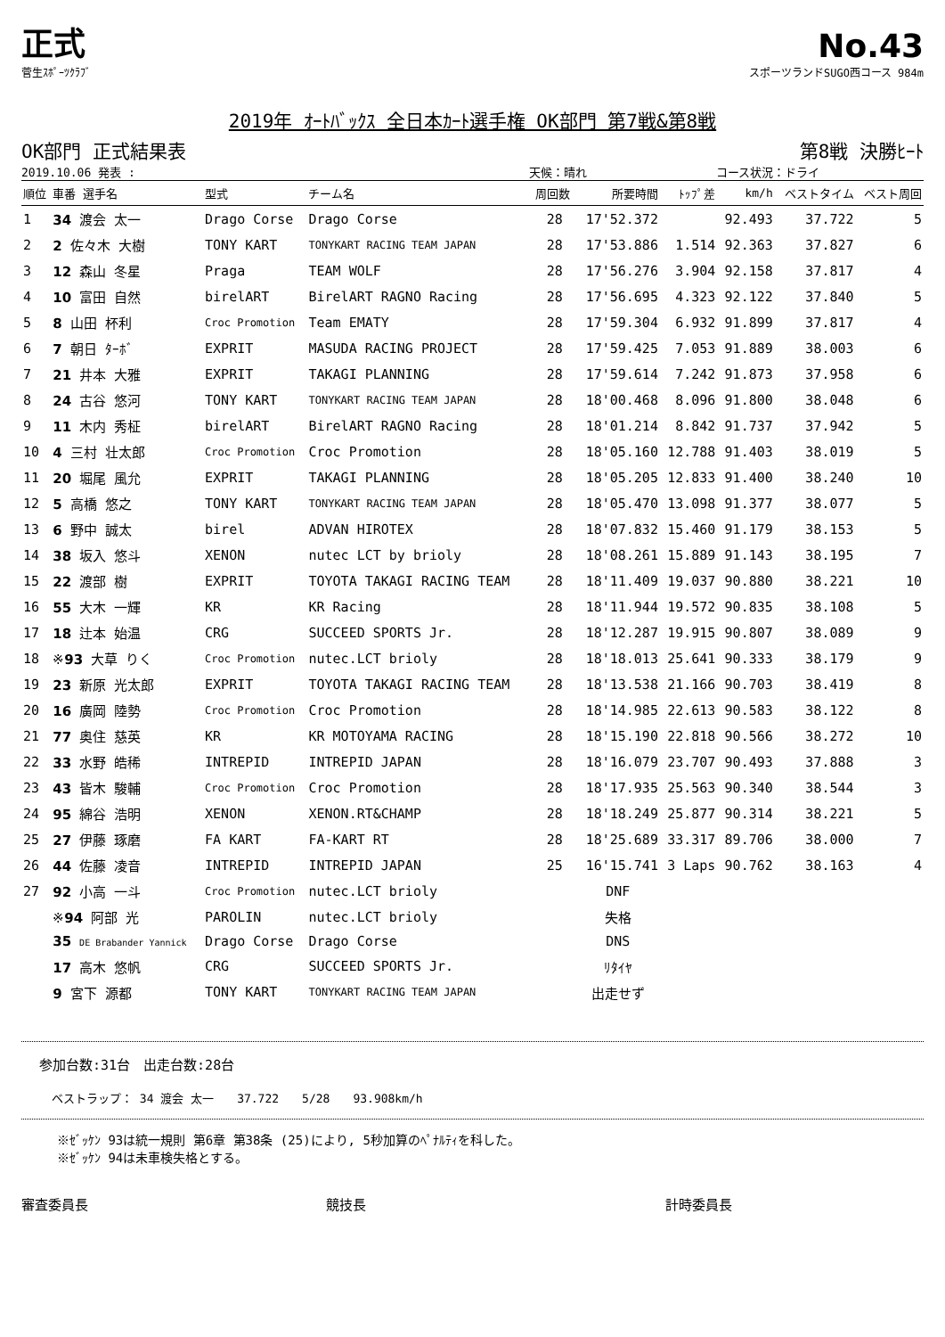正式
No.43
菅生ｽﾎﾟｰﾂｸﾗﾌﾞ スポーツランドSUGO西コース 984m
2019年 ｵｰﾄﾊﾞｯｸｽ 全日本ｶｰﾄ選手権 OK部門 第7戦&第8戦
OK部門 正式結果表 第8戦 決勝ﾋｰﾄ
2019.10.06 発表 : 天候：晴れ コース状況：ドライ
| 順位 | 車番 選手名 | 型式 | チーム名 | 周回数 | 所要時間 | ﾄｯﾌﾟ差 | km/h | ベストタイム | ベスト周回 |
| --- | --- | --- | --- | --- | --- | --- | --- | --- | --- |
| 1 | 34 渡会 太一 | Drago Corse | Drago Corse | 28 | 17'52.372 | | 92.493 | 37.722 | 5 |
| 2 | 2 佐々木 大樹 | TONY KART | TONYKART RACING TEAM JAPAN | 28 | 17'53.886 | 1.514 | 92.363 | 37.827 | 6 |
| 3 | 12 森山 冬星 | Praga | TEAM WOLF | 28 | 17'56.276 | 3.904 | 92.158 | 37.817 | 4 |
| 4 | 10 富田 自然 | birelART | BirelART RAGNO Racing | 28 | 17'56.695 | 4.323 | 92.122 | 37.840 | 5 |
| 5 | 8 山田 杯利 | Croc Promotion | Team EMATY | 28 | 17'59.304 | 6.932 | 91.899 | 37.817 | 4 |
| 6 | 7 朝日 ﾀｰﾎﾞ | EXPRIT | MASUDA RACING PROJECT | 28 | 17'59.425 | 7.053 | 91.889 | 38.003 | 6 |
| 7 | 21 井本 大雅 | EXPRIT | TAKAGI PLANNING | 28 | 17'59.614 | 7.242 | 91.873 | 37.958 | 6 |
| 8 | 24 古谷 悠河 | TONY KART | TONYKART RACING TEAM JAPAN | 28 | 18'00.468 | 8.096 | 91.800 | 38.048 | 6 |
| 9 | 11 木内 秀柾 | birelART | BirelART RAGNO Racing | 28 | 18'01.214 | 8.842 | 91.737 | 37.942 | 5 |
| 10 | 4 三村 壮太郎 | Croc Promotion | Croc Promotion | 28 | 18'05.160 | 12.788 | 91.403 | 38.019 | 5 |
| 11 | 20 堀尾 風允 | EXPRIT | TAKAGI PLANNING | 28 | 18'05.205 | 12.833 | 91.400 | 38.240 | 10 |
| 12 | 5 高橋 悠之 | TONY KART | TONYKART RACING TEAM JAPAN | 28 | 18'05.470 | 13.098 | 91.377 | 38.077 | 5 |
| 13 | 6 野中 誠太 | birel | ADVAN HIROTEX | 28 | 18'07.832 | 15.460 | 91.179 | 38.153 | 5 |
| 14 | 38 坂入 悠斗 | XENON | nutec LCT by brioly | 28 | 18'08.261 | 15.889 | 91.143 | 38.195 | 7 |
| 15 | 22 渡部 樹 | EXPRIT | TOYOTA TAKAGI RACING TEAM | 28 | 18'11.409 | 19.037 | 90.880 | 38.221 | 10 |
| 16 | 55 大木 一輝 | KR | KR Racing | 28 | 18'11.944 | 19.572 | 90.835 | 38.108 | 5 |
| 17 | 18 辻本 始温 | CRG | SUCCEED SPORTS Jr. | 28 | 18'12.287 | 19.915 | 90.807 | 38.089 | 9 |
| 18 | ※ 93 大草 りく | Croc Promotion | nutec.LCT brioly | 28 | 18'18.013 | 25.641 | 90.333 | 38.179 | 9 |
| 19 | 23 新原 光太郎 | EXPRIT | TOYOTA TAKAGI RACING TEAM | 28 | 18'13.538 | 21.166 | 90.703 | 38.419 | 8 |
| 20 | 16 廣岡 陸勢 | Croc Promotion | Croc Promotion | 28 | 18'14.985 | 22.613 | 90.583 | 38.122 | 8 |
| 21 | 77 奥住 慈英 | KR | KR MOTOYAMA RACING | 28 | 18'15.190 | 22.818 | 90.566 | 38.272 | 10 |
| 22 | 33 水野 皓稀 | INTREPID | INTREPID JAPAN | 28 | 18'16.079 | 23.707 | 90.493 | 37.888 | 3 |
| 23 | 43 皆木 駿輔 | Croc Promotion | Croc Promotion | 28 | 18'17.935 | 25.563 | 90.340 | 38.544 | 3 |
| 24 | 95 綿谷 浩明 | XENON | XENON.RT&CHAMP | 28 | 18'18.249 | 25.877 | 90.314 | 38.221 | 5 |
| 25 | 27 伊藤 琢磨 | FA KART | FA-KART RT | 28 | 18'25.689 | 33.317 | 89.706 | 38.000 | 7 |
| 26 | 44 佐藤 凌音 | INTREPID | INTREPID JAPAN | 25 | 16'15.741 | 3 Laps | 90.762 | 38.163 | 4 |
| 27 | 92 小高 一斗 | Croc Promotion | nutec.LCT brioly | | DNF | | | | |
| | ※ 94 阿部 光 | PAROLIN | nutec.LCT brioly | | 失格 | | | | |
| | 35 DE Brabander Yannick | Drago Corse | Drago Corse | | DNS | | | | |
| | 17 高木 悠帆 | CRG | SUCCEED SPORTS Jr. | | ﾘﾀｲﾔ | | | | |
| | 9 宮下 源都 | TONY KART | TONYKART RACING TEAM JAPAN | | 出走せず | | | | |
参加台数:31台　出走台数:28台
ベストラップ： 34 渡会 太一　　37.722　　5/28　　93.908km/h
※ｾﾞｯｹﾝ 93は統一規則 第6章 第38条 (25)により, 5秒加算のﾍﾟﾅﾙﾃｨを科した。
※ｾﾞｯｹﾝ 94は未車検失格とする。
審査委員長 競技長 計時委員長